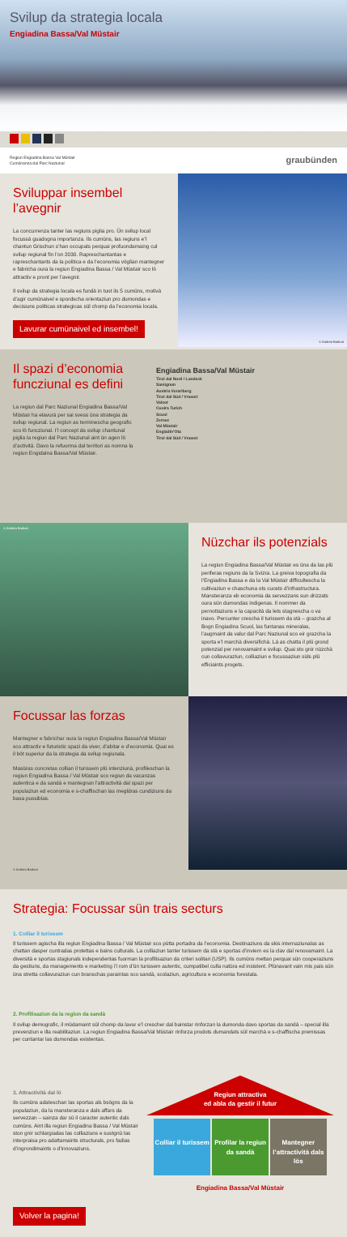Svilup da strategia locala
Engiadina Bassa/Val Müstair
Regiun Engiadina Bassa Val Müstair
Cumünanza dal Parc Naziunal
graubünden
Sviluppar insembel l’avegnir
La concurrenza tanter las regiuns piglia pro. Ün svilup local focussà guadogna importanza. Ils cumüns, las regiuns e’l chantun Grischun s’han occupats perquai profuondamaing cul svilup regiunal fin l’on 2030. Rapreschantantas e rapreschantants da la politica e da l’economia vöglian mantegner e fabricha oura la regiun Engiadina Bassa / Val Müstair sco lö attractiv e pront per l’avegnir.
Il svilup da strategia locala es fundà in tuot ils 5 cumüns, motivà d’agir cumünaivel e spordscha orientaziun pro dumondas e decisiuns politicas strategicas sül chomp da l’economia locala.
Lavurar cumünaivel ed insembel!
© Andrea Badrutt
Il spazi d’economia funcziunal es defini
La regiun dal Parc Naziunal Engiadina Bassa/Val Müstair ha elavurà per sai svess üna strategia da svilup regiunal. La regiun as terminescha geografic sco lö funcziunal. I’l concept da svilup chantunal piglia la regiun dal Parc Naziunal aint ün agen lö d’actività. Davo la refuorma dal territori as nomna la regiun Engidaina Bassa/Val Müstair.
Engiadina Bassa/Val Müstair
Tirol dal Nord / Landeck
Samignun
Austria Vorarlberg
Tirol dal Süd / Vnuost
Valsot
Cuoira Turich
Scuol
Zernez
Val Müstair
Engiadin’Ota
Tirol dal Süd / Vnuost
© Andrea Badrutt
Nüzchar ils potenzials
La regiun Engiadina Bassa/Val Müstair es üna da las plü periferas regiuns da la Svizra. La greiva topografia da l’Engiadina Bassa e da la Val Müstair difficultescha la cultivaziun e chaschuna ots cuosts d’infrastructura. Mansteranza eb economia da servezzans sun drizzats oura sün dumondas indigenas. Il nommer da pernottaziuns e la capacità da lets stagnescha o va inavo. Percunter crescha il turissem da stà – grazcha al Bogn Engiadina Scuol, las funtanas mineralas, l’augmaint da valur dal Parc Naziunal sco eir grazcha la sporta e’l marchà diversifichà. Là as chatta il plü grond potenzial per renovamaint e svilup. Quai sto gnir nüzchà cun collavurazIun, colliaziun e focussaziun süls plü efficiaints progets.
Focussar las forzas
Mantegner e fabrichar oura la regiun Engiadina Bassa/Val Müstair sco attractiv e futuristic spazi da viver, d’abitar e d’economia. Quai es il böt superiur da la strategia da svilup regiunala.
Masüras concretas collian il turissem plü intenziunà, profileschan la regiun Engiadina Bassa / Val Müstair sco regiun da vacanzas autentica e da sandà e mantegnan l’attractività dal spazi per populaziun ed economia e s-chaffischan las megldras cundiziuns da basa pussiblas.
© Andrea Badrutt
Strategia: Focussar sün trais secturs
1. Colliar il turissem
Il turissem agischa illa regiun Engiadina Bassa / Val Müstair sco pütta portadra da l’economia. Destinaziuns da skis internaziunalas as chattan dasper cuntradas protettas e bains culturals. La colliaziun tanter turissem da stà e sportas d’inviern es la clav dal renovamaint. La diversità e sportas stagiunals independentas fuorman la profilisaziun da criteri solitari (USP). Ils cumüns mettan perquai sün cooperaziuns da gestiuns, da managements e marketing i’l rom d’ün turissem autentic, cumpatibel culla natüra ed insistent. Plünavant vain mis pais sün üna stretta collavuraziun cun branschas paraintas sco sandà, scolaziun, agricultura e economia forestala.
2. Profilisaziun da la regiun da sandà
Il svilup demografic, il müdamaint sül chomp da lavur e’l crescher dal bainstar rinforzan la dumonda davo sportas da sandà – special illa prevenziun e illa reabilitaziun. La regiun Engiadina Bassa/Val Müstair rinforza prodots dumandats sül marchà e s-chaffischa premissas per cuntantar las dumondas existentas.
3. Attractività dal lö
Ils cumüns adateschan las sportas als bsögns da la populaziun, da la mansteranza e dals affars da servezzan – sainza dar sü il caracter autentic dals cumüns. Aint illa regiun Engiadina Bassa / Val Müstair ston gnir schlargiadas las colliaziuns e sustgnü las interpraisa pro adattamaints structurals, pro fadias d’ingrondimaints o d’innovaziuns.
Volver la pagina!
Regiun attractiva
ed abla da gestir il futur
Colliar il turissem Profilar la regiun da sandà Mantegner l’attractività dals lös
Engiadina Bassa/Val Müstair